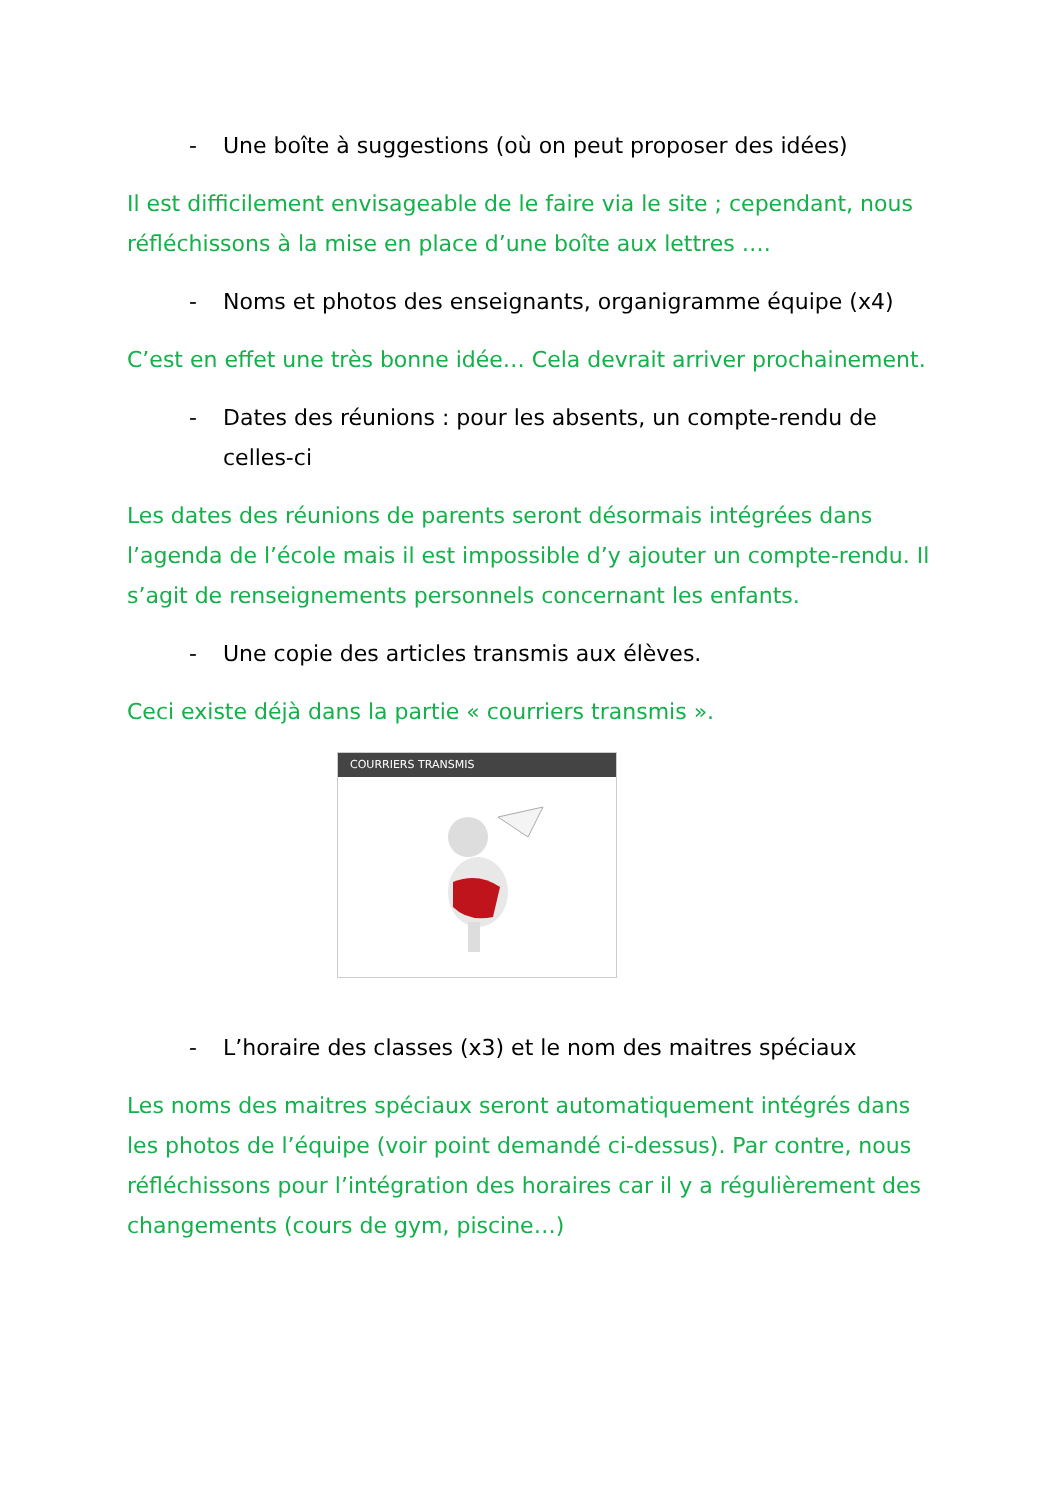- Une boîte à suggestions (où on peut proposer des idées)
Il est difficilement envisageable de le faire via le site ; cependant, nous réfléchissons à la mise en place d’une boîte aux lettres ….
- Noms et photos des enseignants, organigramme équipe (x4)
C’est en effet une très bonne idée… Cela devrait arriver prochainement.
- Dates des réunions : pour les absents, un compte-rendu de celles-ci
Les dates des réunions de parents seront désormais intégrées dans l’agenda de l’école mais il est impossible d’y ajouter un compte-rendu. Il s’agit de renseignements personnels concernant les enfants.
- Une copie des articles transmis aux élèves.
Ceci existe déjà dans la partie « courriers transmis ».
COURRIERS TRANSMIS
- L’horaire des classes (x3) et le nom des maitres spéciaux
Les noms des maitres spéciaux seront automatiquement intégrés dans les photos de l’équipe (voir point demandé ci-dessus). Par contre, nous réfléchissons pour l’intégration des horaires car il y a régulièrement des changements (cours de gym, piscine…)